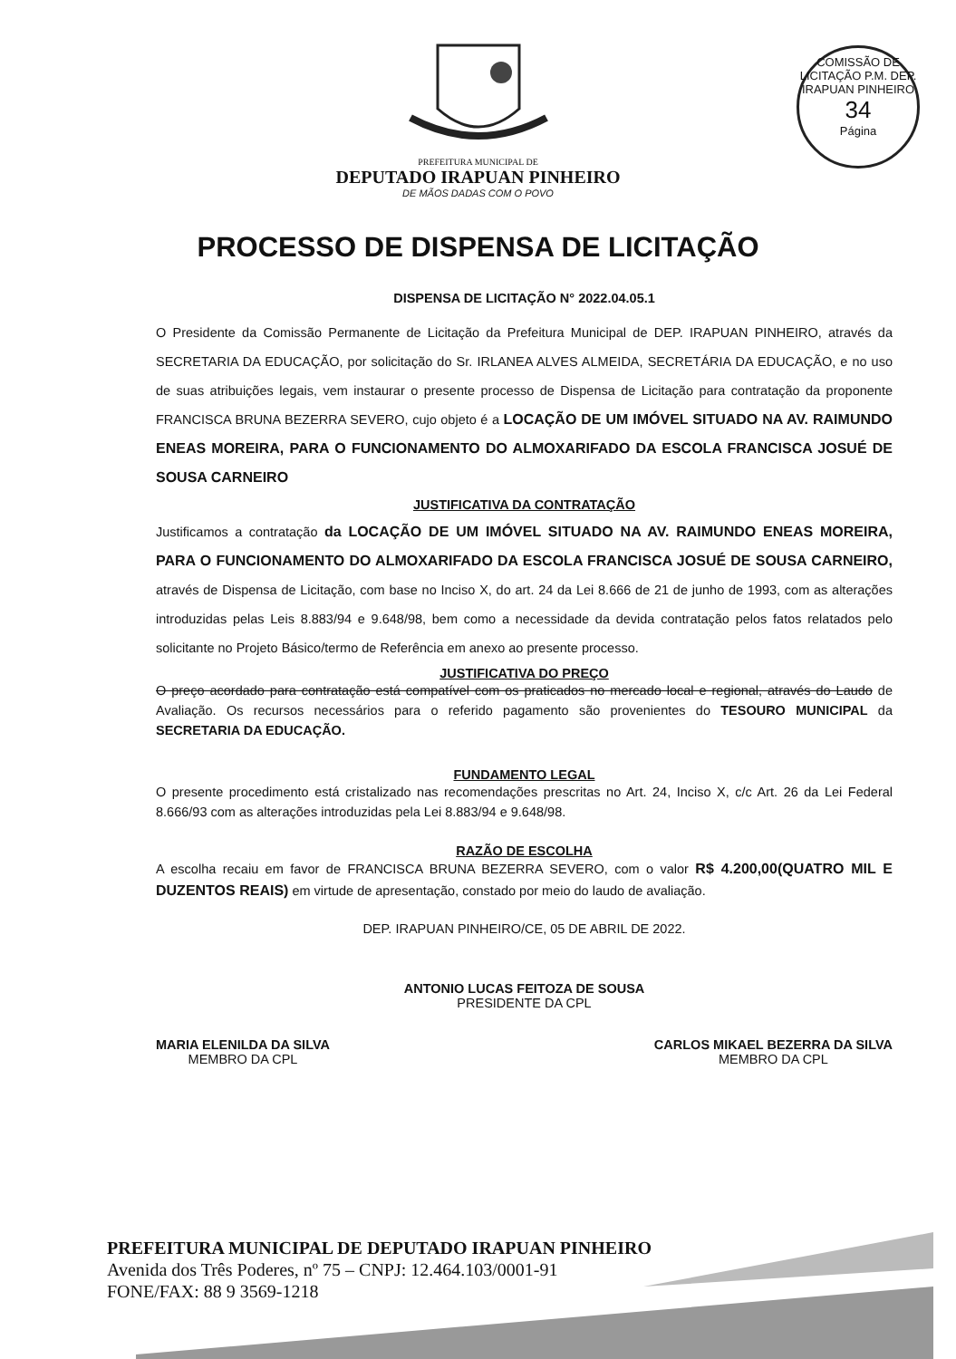COMISSÃO DE LICITAÇÃO P.M. DEP. IRAPUAN PINHEIRO
34
Página
PREFEITURA MUNICIPAL DE
DEPUTADO IRAPUAN PINHEIRO
DE MÃOS DADAS COM O POVO
PROCESSO DE DISPENSA DE LICITAÇÃO
DISPENSA DE LICITAÇÃO N° 2022.04.05.1
O Presidente da Comissão Permanente de Licitação da Prefeitura Municipal de DEP. IRAPUAN PINHEIRO, através da SECRETARIA DA EDUCAÇÃO, por solicitação do Sr. IRLANEA ALVES ALMEIDA, SECRETÁRIA DA EDUCAÇÃO, e no uso de suas atribuições legais, vem instaurar o presente processo de Dispensa de Licitação para contratação da proponente FRANCISCA BRUNA BEZERRA SEVERO, cujo objeto é a LOCAÇÃO DE UM IMÓVEL SITUADO NA AV. RAIMUNDO ENEAS MOREIRA, PARA O FUNCIONAMENTO DO ALMOXARIFADO DA ESCOLA FRANCISCA JOSUÉ DE SOUSA CARNEIRO
JUSTIFICATIVA DA CONTRATAÇÃO
Justificamos a contratação da LOCAÇÃO DE UM IMÓVEL SITUADO NA AV. RAIMUNDO ENEAS MOREIRA, PARA O FUNCIONAMENTO DO ALMOXARIFADO DA ESCOLA FRANCISCA JOSUÉ DE SOUSA CARNEIRO, através de Dispensa de Licitação, com base no Inciso X, do art. 24 da Lei 8.666 de 21 de junho de 1993, com as alterações introduzidas pelas Leis 8.883/94 e 9.648/98, bem como a necessidade da devida contratação pelos fatos relatados pelo solicitante no Projeto Básico/termo de Referência em anexo ao presente processo.
JUSTIFICATIVA DO PREÇO
O preço acordado para contratação está compatível com os praticados no mercado local e regional, através do Laudo de Avaliação. Os recursos necessários para o referido pagamento são provenientes do TESOURO MUNICIPAL da SECRETARIA DA EDUCAÇÃO.
FUNDAMENTO LEGAL
O presente procedimento está cristalizado nas recomendações prescritas no Art. 24, Inciso X, c/c Art. 26 da Lei Federal 8.666/93 com as alterações introduzidas pela Lei 8.883/94 e 9.648/98.
RAZÃO DE ESCOLHA
A escolha recaiu em favor de FRANCISCA BRUNA BEZERRA SEVERO, com o valor R$ 4.200,00(QUATRO MIL E DUZENTOS REAIS) em virtude de apresentação, constado por meio do laudo de avaliação.
DEP. IRAPUAN PINHEIRO/CE, 05 DE ABRIL DE 2022.
ANTONIO LUCAS FEITOZA DE SOUSA
PRESIDENTE DA CPL
MARIA ELENILDA DA SILVA
MEMBRO DA CPL
CARLOS MIKAEL BEZERRA DA SILVA
MEMBRO DA CPL
PREFEITURA MUNICIPAL DE DEPUTADO IRAPUAN PINHEIRO
Avenida dos Três Poderes, nº 75 – CNPJ: 12.464.103/0001-91
FONE/FAX: 88 9 3569-1218